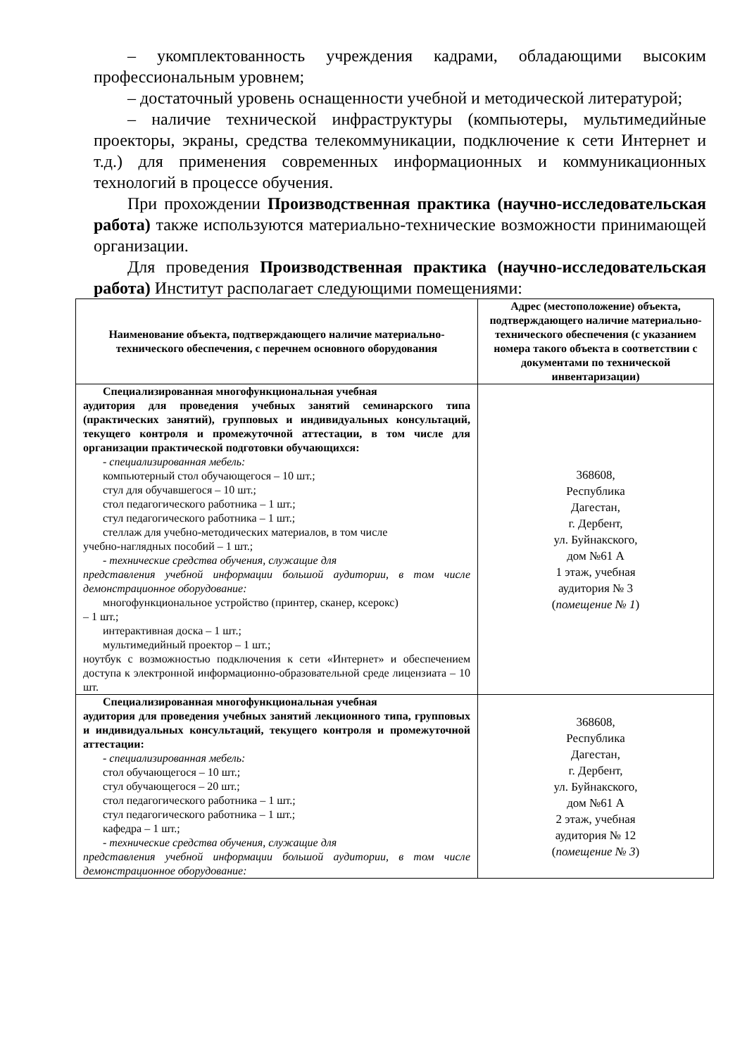– укомплектованность учреждения кадрами, обладающими высоким профессиональным уровнем;
– достаточный уровень оснащенности учебной и методической литературой;
– наличие технической инфраструктуры (компьютеры, мультимедийные проекторы, экраны, средства телекоммуникации, подключение к сети Интернет и т.д.) для применения современных информационных и коммуникационных технологий в процессе обучения.
При прохождении Производственная практика (научно-исследовательская работа) также используются материально-технические возможности принимающей организации.
Для проведения Производственная практика (научно-исследовательская работа) Институт располагает следующими помещениями:
| Наименование объекта, подтверждающего наличие материально-технического обеспечения, с перечнем основного оборудования | Адрес (местоположение) объекта, подтверждающего наличие материально-технического обеспечения (с указанием номера такого объекта в соответствии с документами по технической инвентаризации) |
| --- | --- |
| Специализированная многофункциональная учебная аудитория для проведения учебных занятий семинарского типа (практических занятий), групповых и индивидуальных консультаций, текущего контроля и промежуточной аттестации, в том числе для организации практической подготовки обучающихся: - специализированная мебель: компьютерный стол обучающегося – 10 шт.; стул для обучавшегося – 10 шт.; стол педагогического работника – 1 шт.; стул педагогического работника – 1 шт.; стеллаж для учебно-методических материалов, в том числе учебно-наглядных пособий – 1 шт.; - технические средства обучения, служащие для представления учебной информации большой аудитории, в том числе демонстрационное оборудование: многофункциональное устройство (принтер, сканер, ксерокс) – 1 шт.; интерактивная доска – 1 шт.; мультимедийный проектор – 1 шт.; ноутбук с возможностью подключения к сети «Интернет» и обеспечением доступа к электронной информационно-образовательной среде лицензиата – 10 шт. | 368608, Республика Дагестан, г. Дербент, ул. Буйнакского, дом №61 А 1 этаж, учебная аудитория № 3 ( помещение № 1 ) |
| Специализированная многофункциональная учебная аудитория для проведения учебных занятий лекционного типа, групповых и индивидуальных консультаций, текущего контроля и промежуточной аттестации: - специализированная мебель: стол обучающегося – 10 шт.; стул обучающегося – 20 шт.; стол педагогического работника – 1 шт.; стул педагогического работника – 1 шт.; кафедра – 1 шт.; - технические средства обучения, служащие для представления учебной информации большой аудитории, в том числе демонстрационное оборудование: | 368608, Республика Дагестан, г. Дербент, ул. Буйнакского, дом №61 А 2 этаж, учебная аудитория № 12 ( помещение № 3 ) |